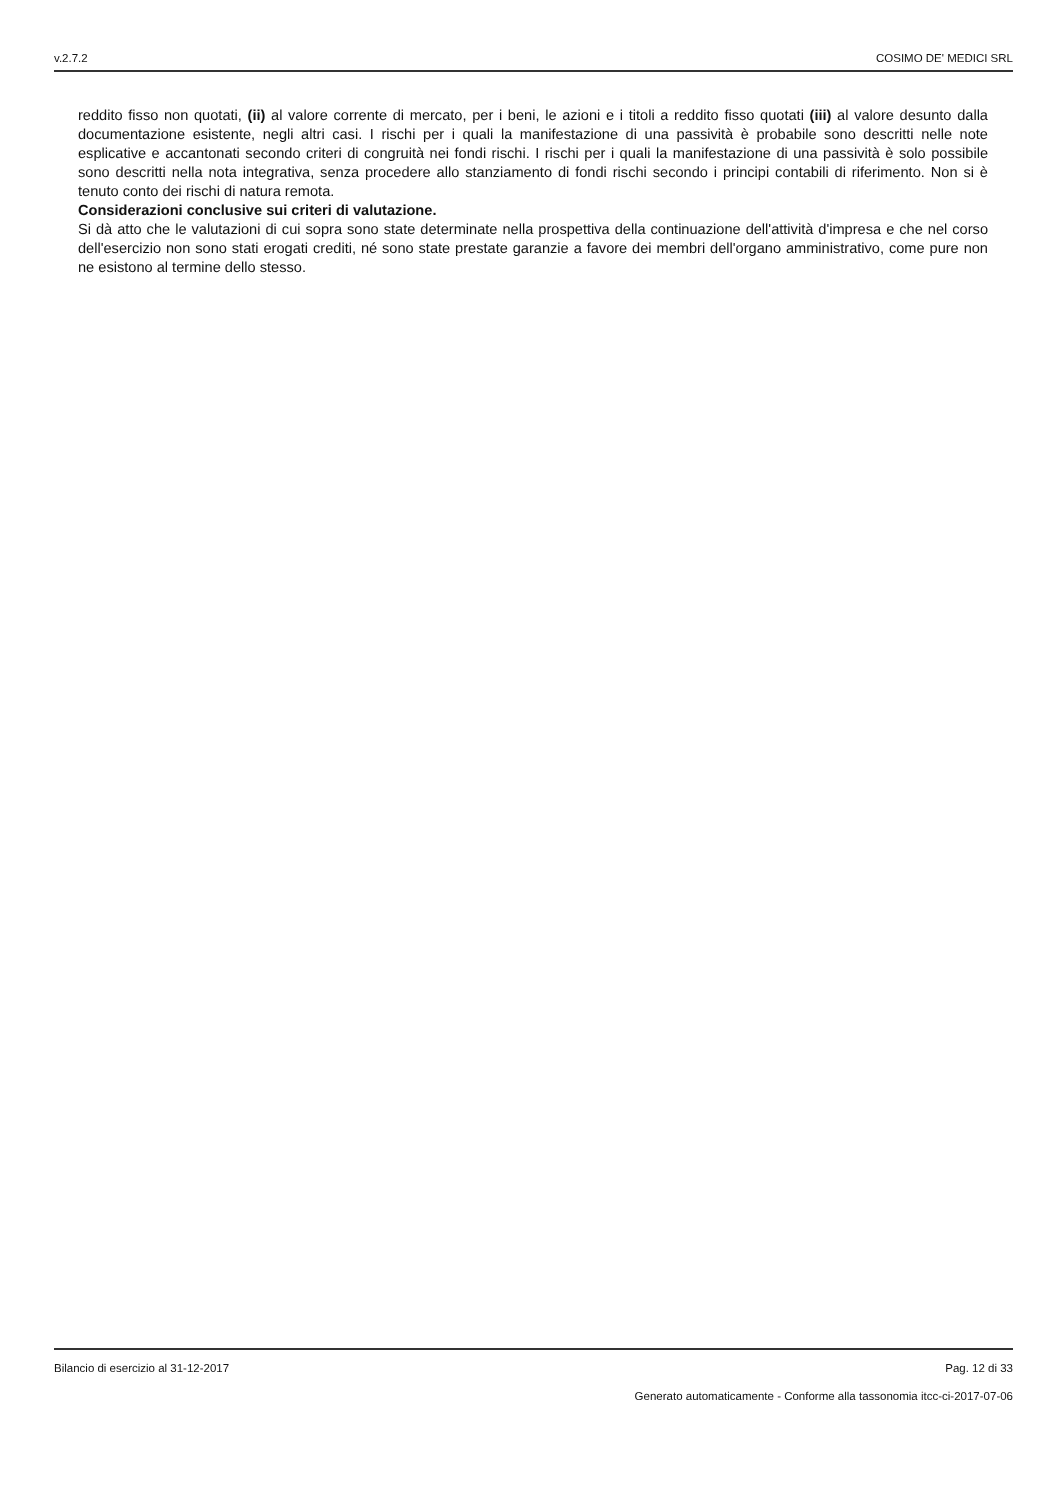v.2.7.2 COSIMO DE' MEDICI SRL
reddito fisso non quotati, (ii) al valore corrente di mercato, per i beni, le azioni e i titoli a reddito fisso quotati (iii) al valore desunto dalla documentazione esistente, negli altri casi. I rischi per i quali la manifestazione di una passività è probabile sono descritti nelle note esplicative e accantonati secondo criteri di congruità nei fondi rischi. I rischi per i quali la manifestazione di una passività è solo possibile sono descritti nella nota integrativa, senza procedere allo stanziamento di fondi rischi secondo i principi contabili di riferimento. Non si è tenuto conto dei rischi di natura remota.
Considerazioni conclusive sui criteri di valutazione.
Si dà atto che le valutazioni di cui sopra sono state determinate nella prospettiva della continuazione dell'attività d'impresa e che nel corso dell'esercizio non sono stati erogati crediti, né sono state prestate garanzie a favore dei membri dell'organo amministrativo, come pure non ne esistono al termine dello stesso.
Bilancio di esercizio al 31-12-2017 Pag. 12 di 33
Generato automaticamente - Conforme alla tassonomia itcc-ci-2017-07-06